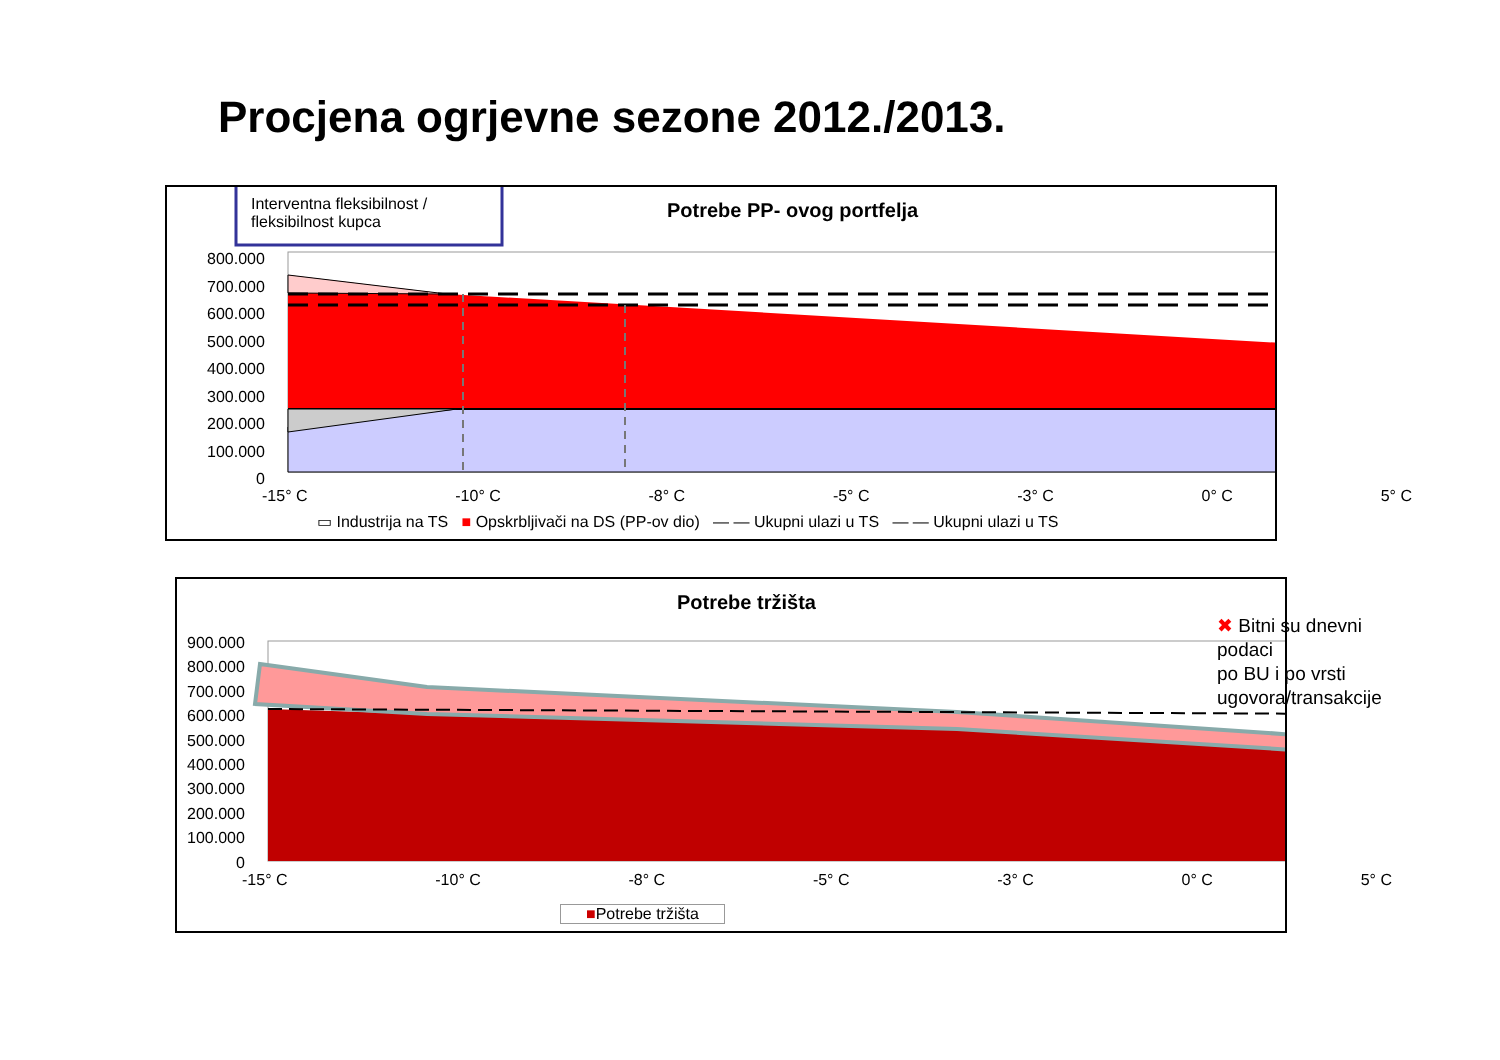Procjena ogrjevne sezone 2012./2013.
Interventna fleksibilnost /
fleksibilnost kupca
Potrebe PP- ovog portfelja
800.000
700.000
600.000
500.000
400.000
300.000
200.000
100.000
0
-15° C -10° C -8° C -5° C -3° C 0° C 5° C
▭ Industrija na TS ■ Opskrbljivači na DS (PP-ov dio) — — Ukupni ulazi u TS — — Ukupni ulazi u TS
Potrebe tržišta
✖ Bitni su dnevni podaci
po BU i po vrsti
ugovora/transakcije
900.000
800.000
700.000
600.000
500.000
400.000
300.000
200.000
100.000
0
-15° C -10° C -8° C -5° C -3° C 0° C 5° C
■Potrebe tržišta